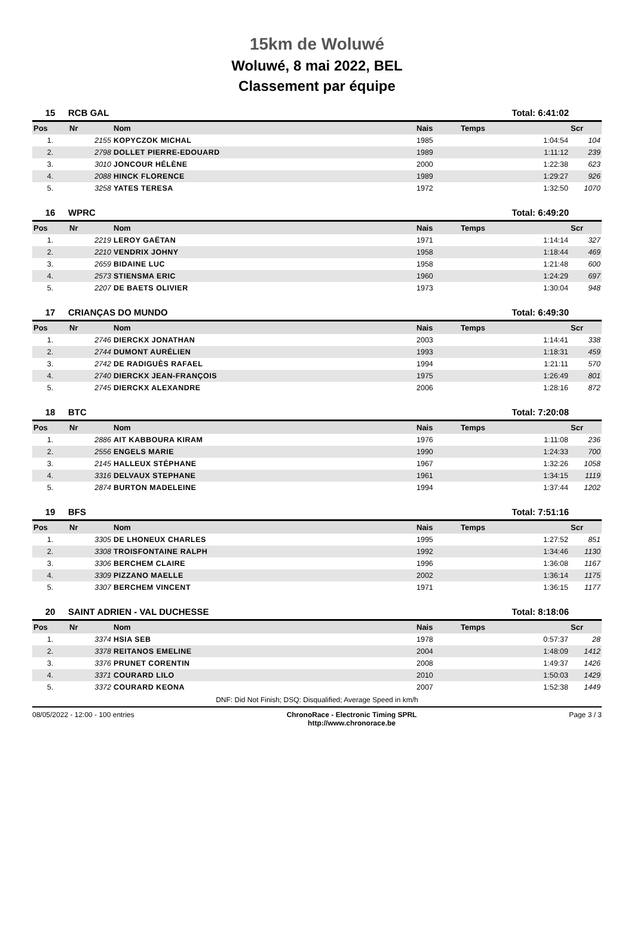15km de Woluwé
Woluwé, 8 mai 2022, BEL
Classement par équipe
| 15 | RCB GAL | | | Total: 6:41:02 | |
| Pos | Nr | Nom | Nais | Temps | Scr |
| 1. | 2155 | KOPYCZOK MICHAL | 1985 | 1:04:54 | 104 |
| 2. | 2798 | DOLLET PIERRE-EDOUARD | 1989 | 1:11:12 | 239 |
| 3. | 3010 | JONCOUR HÉLÈNE | 2000 | 1:22:38 | 623 |
| 4. | 2088 | HINCK FLORENCE | 1989 | 1:29:27 | 926 |
| 5. | 3258 | YATES TERESA | 1972 | 1:32:50 | 1070 |
| 16 | WPRC | | | Total: 6:49:20 | |
| Pos | Nr | Nom | Nais | Temps | Scr |
| 1. | 2219 | LEROY GAËTAN | 1971 | 1:14:14 | 327 |
| 2. | 2210 | VENDRIX JOHNY | 1958 | 1:18:44 | 469 |
| 3. | 2659 | BIDAINE LUC | 1958 | 1:21:48 | 600 |
| 4. | 2573 | STIENSMA ERIC | 1960 | 1:24:29 | 697 |
| 5. | 2207 | DE BAETS OLIVIER | 1973 | 1:30:04 | 948 |
| 17 | CRIANÇAS DO MUNDO | | | Total: 6:49:30 | |
| Pos | Nr | Nom | Nais | Temps | Scr |
| 1. | 2746 | DIERCKX JONATHAN | 2003 | 1:14:41 | 338 |
| 2. | 2744 | DUMONT AURÉLIEN | 1993 | 1:18:31 | 459 |
| 3. | 2742 | DE RADIGUÈS RAFAEL | 1994 | 1:21:11 | 570 |
| 4. | 2740 | DIERCKX JEAN-FRANÇOIS | 1975 | 1:26:49 | 801 |
| 5. | 2745 | DIERCKX ALEXANDRE | 2006 | 1:28:16 | 872 |
| 18 | BTC | | | Total: 7:20:08 | |
| Pos | Nr | Nom | Nais | Temps | Scr |
| 1. | 2886 | AIT KABBOURA KIRAM | 1976 | 1:11:08 | 236 |
| 2. | 2556 | ENGELS MARIE | 1990 | 1:24:33 | 700 |
| 3. | 2145 | HALLEUX STÉPHANE | 1967 | 1:32:26 | 1058 |
| 4. | 3316 | DELVAUX STEPHANE | 1961 | 1:34:15 | 1119 |
| 5. | 2874 | BURTON MADELEINE | 1994 | 1:37:44 | 1202 |
| 19 | BFS | | | Total: 7:51:16 | |
| Pos | Nr | Nom | Nais | Temps | Scr |
| 1. | 3305 | DE LHONEUX CHARLES | 1995 | 1:27:52 | 851 |
| 2. | 3308 | TROISFONTAINE RALPH | 1992 | 1:34:46 | 1130 |
| 3. | 3306 | BERCHEM CLAIRE | 1996 | 1:36:08 | 1167 |
| 4. | 3309 | PIZZANO MAELLE | 2002 | 1:36:14 | 1175 |
| 5. | 3307 | BERCHEM VINCENT | 1971 | 1:36:15 | 1177 |
| 20 | SAINT ADRIEN - VAL DUCHESSE | | | Total: 8:18:06 | |
| Pos | Nr | Nom | Nais | Temps | Scr |
| 1. | 3374 | HSIA SEB | 1978 | 0:57:37 | 28 |
| 2. | 3378 | REITANOS EMELINE | 2004 | 1:48:09 | 1412 |
| 3. | 3376 | PRUNET CORENTIN | 2008 | 1:49:37 | 1426 |
| 4. | 3371 | COURARD LILO | 2010 | 1:50:03 | 1429 |
| 5. | 3372 | COURARD KEONA | 2007 | 1:52:38 | 1449 |
DNF: Did Not Finish; DSQ: Disqualified; Average Speed in km/h
08/05/2022 - 12:00 - 100 entries ChronoRace - Electronic Timing SPRL
http://www.chronorace.be Page 3 / 3